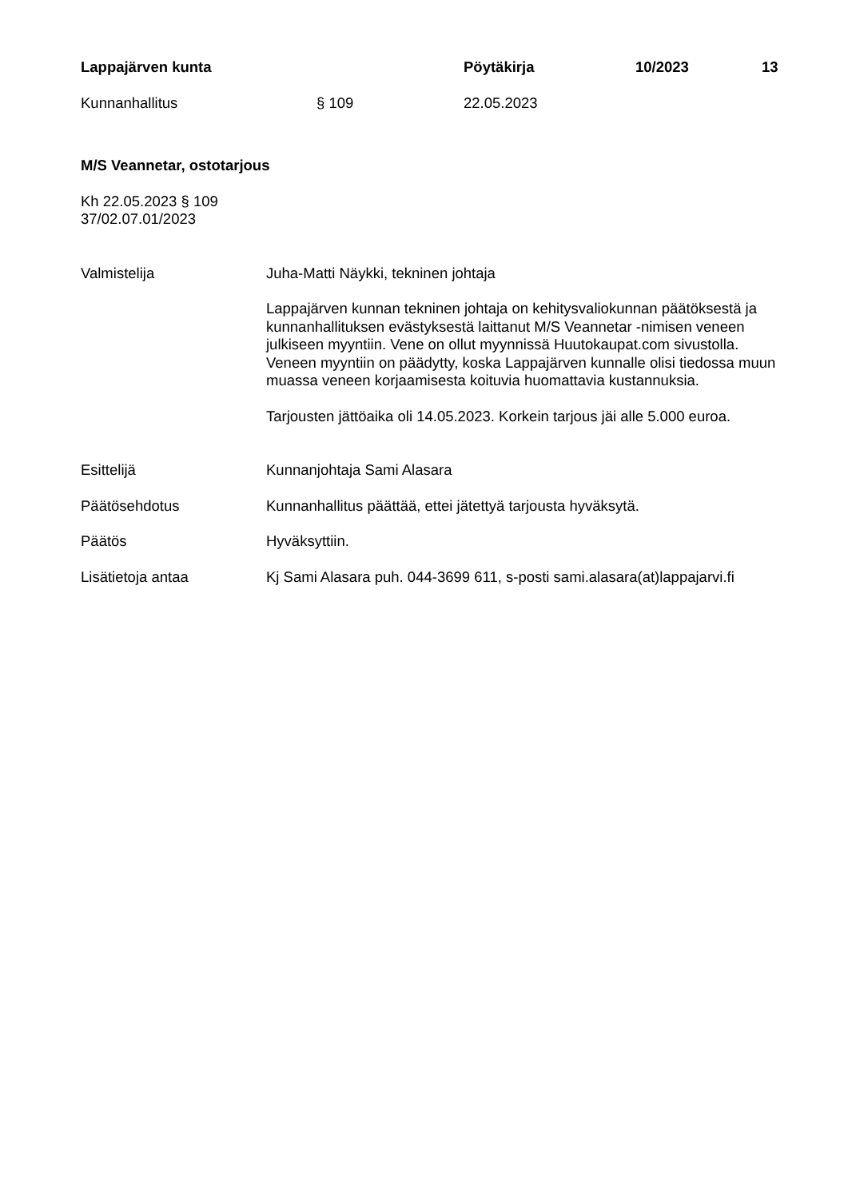Lappajärven kunta Pöytäkirja 10/2023 13
Kunnanhallitus § 109 22.05.2023
M/S Veannetar, ostotarjous
Kh 22.05.2023 § 109
37/02.07.01/2023
Valmistelija Juha-Matti Näykki, tekninen johtaja
Lappajärven kunnan tekninen johtaja on kehitysvaliokunnan päätöksestä ja kunnanhallituksen evästyksestä laittanut M/S Veannetar -nimisen veneen julkiseen myyntiin. Vene on ollut myynnissä Huutokaupat.com sivustolla. Veneen myyntiin on päädytty, koska Lappajärven kunnalle olisi tiedossa muun muassa veneen korjaamisesta koituvia huomattavia kustannuksia.
Tarjousten jättöaika oli 14.05.2023. Korkein tarjous jäi alle 5.000 euroa.
Esittelijä Kunnanjohtaja Sami Alasara
Päätösehdotus Kunnanhallitus päättää, ettei jätettyä tarjousta hyväksytä.
Päätös Hyväksyttiin.
Lisätietoja antaa Kj Sami Alasara puh. 044-3699 611, s-posti sami.alasara(at)lappajarvi.fi